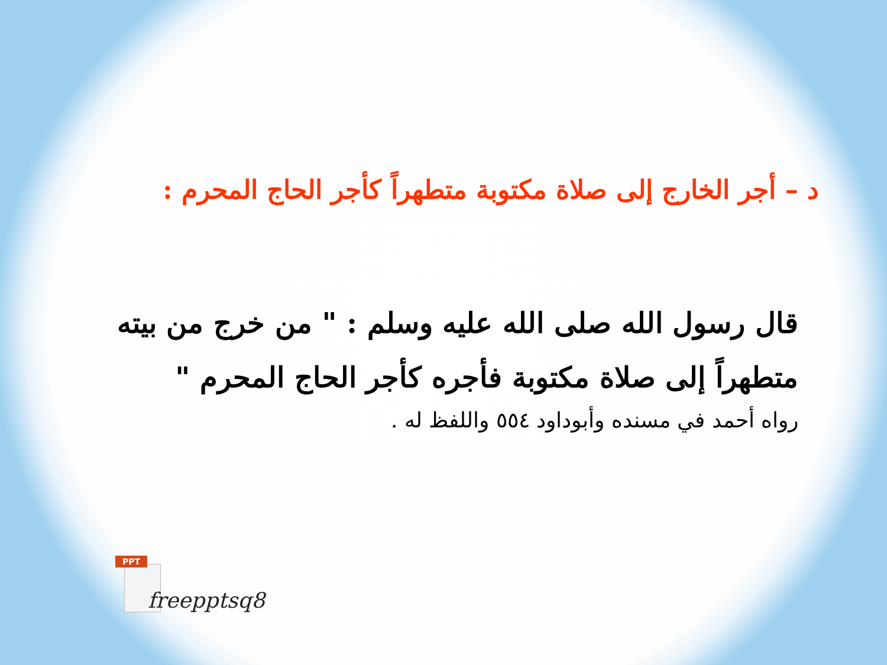د – أجر الخارج إلى صلاة مكتوبة متطهراً كأجر الحاج المحرم :
قال رسول الله صلى الله عليه وسلم : " من خرج من بيته متطهراً إلى صلاة مكتوبة فأجره كأجر الحاج المحرم "
رواه أحمد في مسنده وأبوداود ٥٥٤ واللفظ له .
PPT
freepptsq8